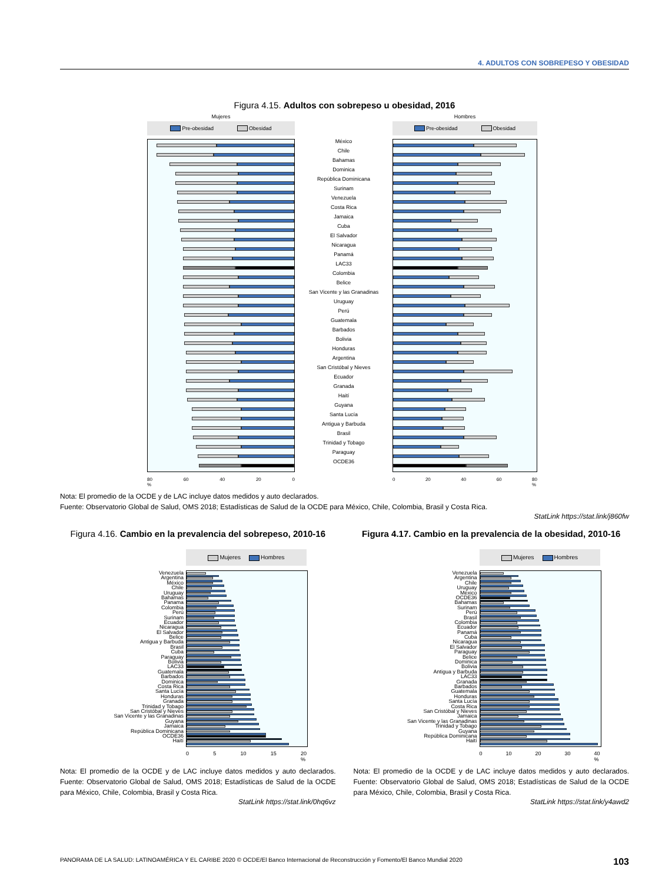4. ADULTOS CON SOBREPESO Y OBESIDAD
Figura 4.15. Adultos con sobrepeso u obesidad, 2016
Mujeres
Pre-obesidad Obesidad
80
% 60 40 20 0
México
Chile
Bahamas
Dominica
República Dominicana
Surinam
Venezuela
Costa Rica
Jamaica
Cuba
El Salvador
Nicaragua
Panamá
LAC33
Colombia
Belice
San Vicente y las Granadinas
Uruguay
Perú
Guatemala
Barbados
Bolivia
Honduras
Argentina
San Cristóbal y Nieves
Ecuador
Granada
Haití
Guyana
Santa Lucía
Antigua y Barbuda
Brasil
Trinidad y Tobago
Paraguay
OCDE36
Hombres
Pre-obesidad Obesidad
0 20 40 60 80
%
Nota: El promedio de la OCDE y de LAC incluye datos medidos y auto declarados.
Fuente: Observatorio Global de Salud, OMS 2018; Estadísticas de Salud de la OCDE para México, Chile, Colombia, Brasil y Costa Rica.
StatLink https://stat.link/j860fw
Figura 4.16. Cambio en la prevalencia del sobrepeso, 2010-16
Mujeres Hombres
Venezuela
Argentina
México
Chile
Uruguay
Bahamas
Panama
Colombia
Perú
Surinam
Ecuador
Nicaragua
El Salvador
Belice
Antigua y Barbuda
Brasil
Cuba
Paraguay
Bolivia
LAC33
Guatemala
Barbados
Dominica
Costa Rica
Santa Lucía
Honduras
Granada
Trinidad y Tobago
San Cristóbal y Nieves
San Vicente y las Granadinas
Guyana
Jamaica
República Dominicana
OCDE36
Haití
0 5 10 15 20
%
Nota: El promedio de la OCDE y de LAC incluye datos medidos y auto declarados. Fuente: Observatorio Global de Salud, OMS 2018; Estadísticas de Salud de la OCDE para México, Chile, Colombia, Brasil y Costa Rica.
StatLink https://stat.link/0hq6vz
Figura 4.17. Cambio en la prevalencia de la obesidad, 2010-16
Mujeres Hombres
Venezuela
Argentina
Chile
Uruguay
México
OCDE36
Bahamas
Surinam
Perú
Brasil
Colombia
Ecuador
Panamá
Cuba
Nicaragua
El Salvador
Paraguay
Belice
Dominica
Bolivia
Antigua y Barbuda
LAC33
Granada
Barbados
Guatemala
Honduras
Santa Lucía
Costa Rica
San Cristóbal y Nieves
Jamaica
San Vicente y las Granadinas
Trinidad y Tobago
Guyana
República Dominicana
Haití
0 10 20 30 40
%
Nota: El promedio de la OCDE y de LAC incluye datos medidos y auto declarados. Fuente: Observatorio Global de Salud, OMS 2018; Estadísticas de Salud de la OCDE para México, Chile, Colombia, Brasil y Costa Rica.
StatLink https://stat.link/y4awd2
PANORAMA DE LA SALUD: LATINOAMÉRICA Y EL CARIBE 2020 © OCDE/El Banco Internacional de Reconstrucción y Fomento/El Banco Mundial 2020 103